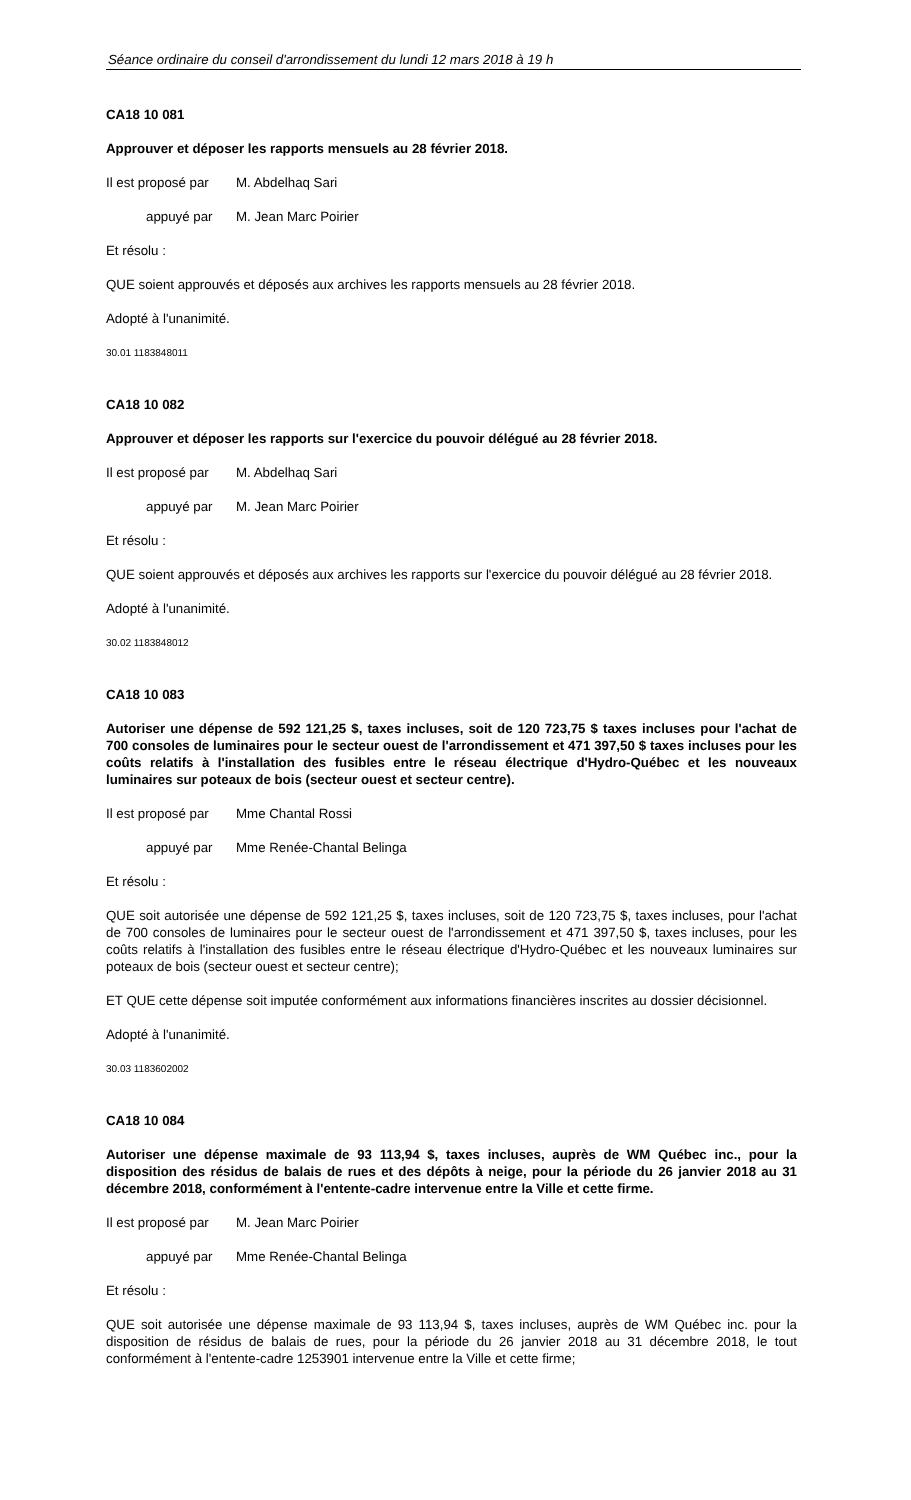Séance ordinaire du conseil d'arrondissement du lundi 12 mars 2018 à 19 h
CA18 10 081
Approuver et déposer les rapports mensuels au 28 février 2018.
Il est proposé par M. Abdelhaq Sari
appuyé par M. Jean Marc Poirier
Et résolu :
QUE soient approuvés et déposés aux archives les rapports mensuels au 28 février 2018.
Adopté à l'unanimité.
30.01 1183848011
CA18 10 082
Approuver et déposer les rapports sur l'exercice du pouvoir délégué au 28 février 2018.
Il est proposé par M. Abdelhaq Sari
appuyé par M. Jean Marc Poirier
Et résolu :
QUE soient approuvés et déposés aux archives les rapports sur l'exercice du pouvoir délégué au 28 février 2018.
Adopté à l'unanimité.
30.02 1183848012
CA18 10 083
Autoriser une dépense de 592 121,25 $, taxes incluses, soit de 120 723,75 $ taxes incluses pour l'achat de 700 consoles de luminaires pour le secteur ouest de l'arrondissement et 471 397,50 $ taxes incluses pour les coûts relatifs à l'installation des fusibles entre le réseau électrique d'Hydro-Québec et les nouveaux luminaires sur poteaux de bois (secteur ouest et secteur centre).
Il est proposé par Mme Chantal Rossi
appuyé par Mme Renée-Chantal Belinga
Et résolu :
QUE soit autorisée une dépense de 592 121,25 $, taxes incluses, soit de 120 723,75 $, taxes incluses, pour l'achat de 700 consoles de luminaires pour le secteur ouest de l'arrondissement et 471 397,50 $, taxes incluses, pour les coûts relatifs à l'installation des fusibles entre le réseau électrique d'Hydro-Québec et les nouveaux luminaires sur poteaux de bois (secteur ouest et secteur centre);
ET QUE cette dépense soit imputée conformément aux informations financières inscrites au dossier décisionnel.
Adopté à l'unanimité.
30.03 1183602002
CA18 10 084
Autoriser une dépense maximale de 93 113,94 $, taxes incluses, auprès de WM Québec inc., pour la disposition des résidus de balais de rues et des dépôts à neige, pour la période du 26 janvier 2018 au 31 décembre 2018, conformément à l'entente-cadre intervenue entre la Ville et cette firme.
Il est proposé par M. Jean Marc Poirier
appuyé par Mme Renée-Chantal Belinga
Et résolu :
QUE soit autorisée une dépense maximale de 93 113,94 $, taxes incluses, auprès de WM Québec inc. pour la disposition de résidus de balais de rues, pour la période du 26 janvier 2018 au 31 décembre 2018, le tout conformément à l'entente-cadre 1253901 intervenue entre la Ville et cette firme;